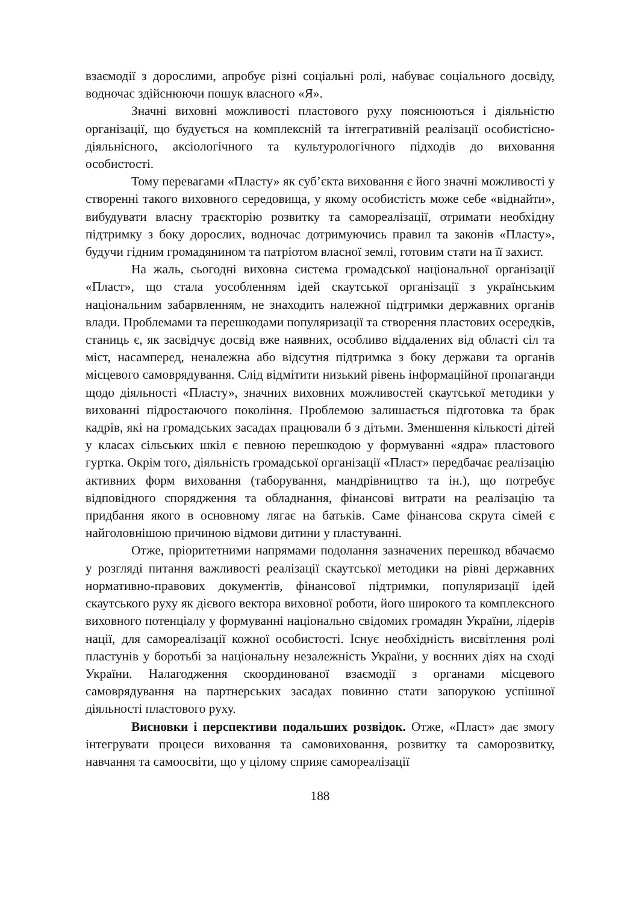взаємодії з дорослими, апробує різні соціальні ролі, набуває соціального досвіду, водночас здійснюючи пошук власного «Я».
Значні виховні можливості пластового руху пояснюються і діяльністю організації, що будується на комплексній та інтегративній реалізації особистісно-діяльнісного, аксіологічного та культурологічного підходів до виховання особистості.
Тому перевагами «Пласту» як суб’єкта виховання є його значні можливості у створенні такого виховного середовища, у якому особистість може себе «віднайти», вибудувати власну траєкторію розвитку та самореалізації, отримати необхідну підтримку з боку дорослих, водночас дотримуючись правил та законів «Пласту», будучи гідним громадянином та патріотом власної землі, готовим стати на її захист.
На жаль, сьогодні виховна система громадської національної організації «Пласт», що стала уособленням ідей скаутської організації з українським національним забарвленням, не знаходить належної підтримки державних органів влади. Проблемами та перешкодами популяризації та створення пластових осередків, станиць є, як засвідчує досвід вже наявних, особливо віддалених від області сіл та міст, насамперед, неналежна або відсутня підтримка з боку держави та органів місцевого самоврядування. Слід відмітити низький рівень інформаційної пропаганди щодо діяльності «Пласту», значних виховних можливостей скаутської методики у вихованні підростаючого покоління. Проблемою залишається підготовка та брак кадрів, які на громадських засадах працювали б з дітьми. Зменшення кількості дітей у класах сільських шкіл є певною перешкодою у формуванні «ядра» пластового гуртка. Окрім того, діяльність громадської організації «Пласт» передбачає реалізацію активних форм виховання (таборування, мандрівництво та ін.), що потребує відповідного спорядження та обладнання, фінансові витрати на реалізацію та придбання якого в основному лягає на батьків. Саме фінансова скрута сімей є найголовнішою причиною відмови дитини у пластуванні.
Отже, пріоритетними напрямами подолання зазначених перешкод вбачаємо у розгляді питання важливості реалізації скаутської методики на рівні державних нормативно-правових документів, фінансової підтримки, популяризації ідей скаутського руху як дієвого вектора виховної роботи, його широкого та комплексного виховного потенціалу у формуванні національно свідомих громадян України, лідерів нації, для самореалізації кожної особистості. Існує необхідність висвітлення ролі пластунів у боротьбі за національну незалежність України, у воєнних діях на сході України. Налагодження скоординованої взаємодії з органами місцевого самоврядування на партнерських засадах повинно стати запорукою успішної діяльності пластового руху.
Висновки і перспективи подальших розвідок. Отже, «Пласт» дає змогу інтегрувати процеси виховання та самовиховання, розвитку та саморозвитку, навчання та самоосвіти, що у цілому сприяє самореалізації
188